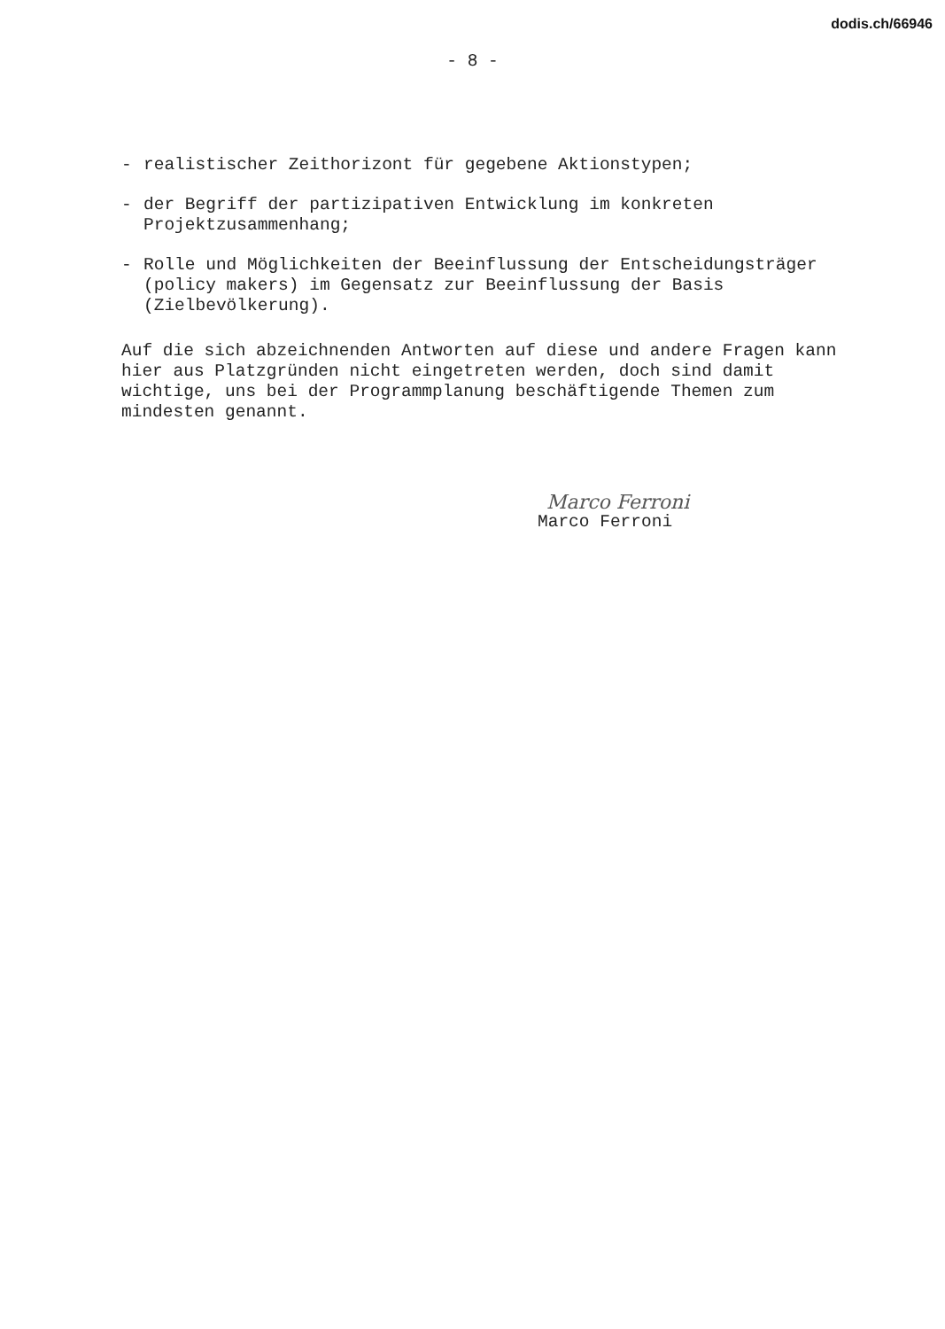dodis.ch/66946
- 8 -
- realistischer Zeithorizont für gegebene Aktionstypen;
- der Begriff der partizipativen Entwicklung im konkreten Projektzusammenhang;
- Rolle und Möglichkeiten der Beeinflussung der Entscheidungsträger (policy makers) im Gegensatz zur Beeinflussung der Basis (Zielbevölkerung).
Auf die sich abzeichnenden Antworten auf diese und andere Fragen kann hier aus Platzgründen nicht eingetreten werden, doch sind damit wichtige, uns bei der Programmplanung beschäftigende Themen zum mindesten genannt.
Marco Ferroni
Marco Ferroni